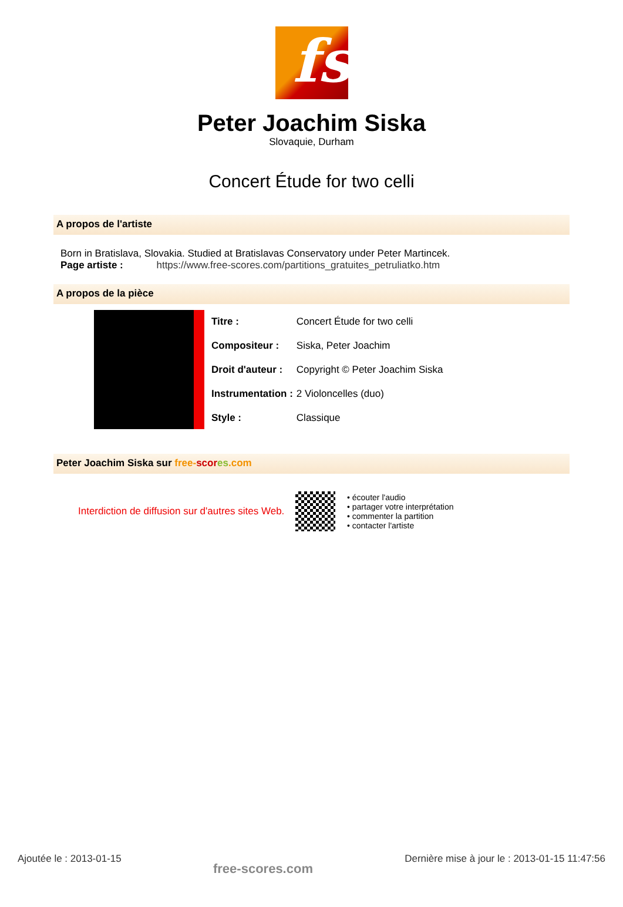fs
Peter Joachim Siska
Slovaquie, Durham
Concert Étude for two celli
A propos de l'artiste
Born in Bratislava, Slovakia. Studied at Bratislavas Conservatory under Peter Martincek.
Page artiste : https://www.free-scores.com/partitions_gratuites_petruliatko.htm
A propos de la pièce
| Titre : | Concert Étude for two celli |
| Compositeur : | Siska, Peter Joachim |
| Droit d'auteur : | Copyright © Peter Joachim Siska |
| Instrumentation : | 2 Violoncelles (duo) |
| Style : | Classique |
Peter Joachim Siska sur free-scor es.com
Interdiction de diffusion sur d'autres sites Web.
• écouter l'audio
• partager votre interprétation
• commenter la partition
• contacter l'artiste
Ajoutée le : 2013-01-15 free-scores.com Dernière mise à jour le : 2013-01-15 11:47:56